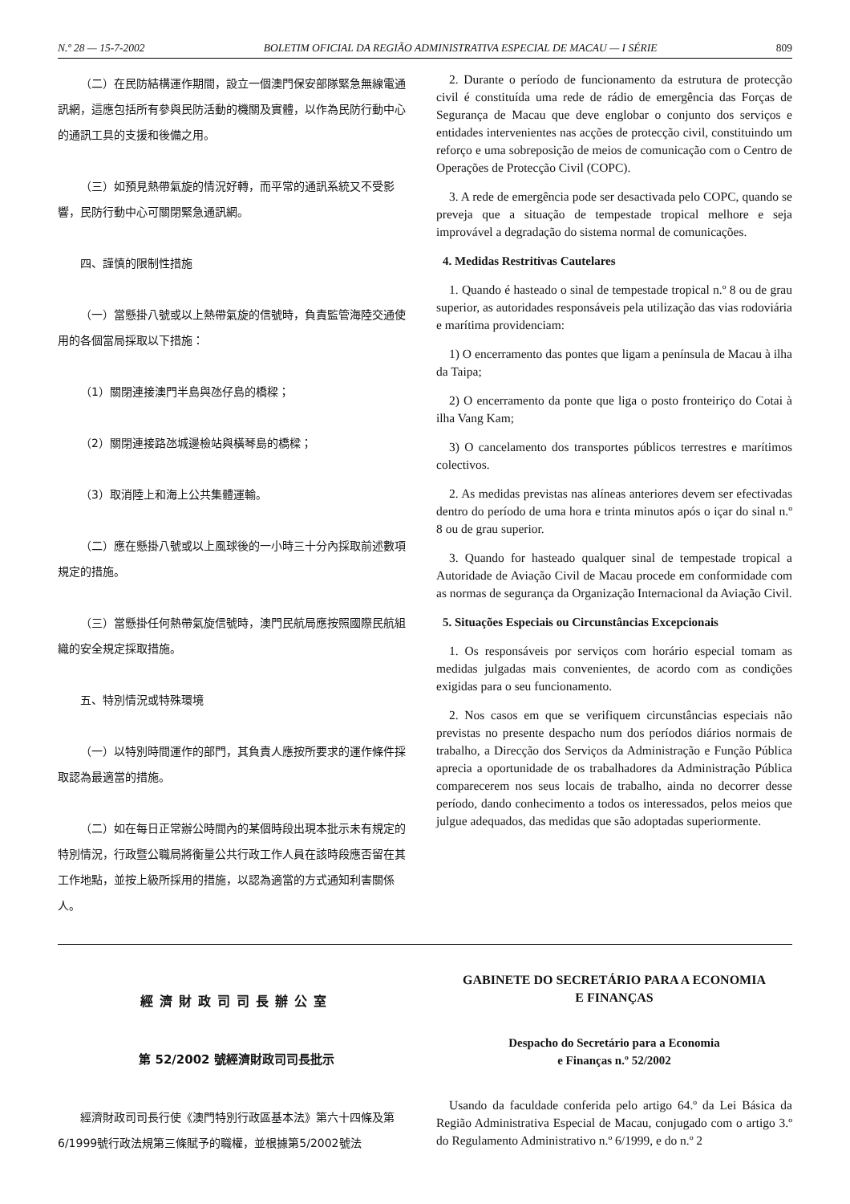N.º 28 — 15-7-2002 BOLETIM OFICIAL DA REGIÃO ADMINISTRATIVA ESPECIAL DE MACAU — I SÉRIE 809
（二）在民防結構運作期間，設立一個澳門保安部隊緊急無線電通訊網，這應包括所有參與民防活動的機關及實體，以作為民防行動中心的通訊工具的支援和後備之用。
（三）如預見熱帶氣旋的情況好轉，而平常的通訊系統又不受影響，民防行動中心可關閉緊急通訊網。
四、謹慎的限制性措施
（一）當懸掛八號或以上熱帶氣旋的信號時，負責監管海陸交通使用的各個當局採取以下措施：
（1）關閉連接澳門半島與氹仔島的橋樑；
（2）關閉連接路氹城邊檢站與橫琴島的橋樑；
（3）取消陸上和海上公共集體運輸。
（二）應在懸掛八號或以上風球後的一小時三十分內採取前述數項規定的措施。
（三）當懸掛任何熱帶氣旋信號時，澳門民航局應按照國際民航組織的安全規定採取措施。
五、特別情況或特殊環境
（一）以特別時間運作的部門，其負責人應按所要求的運作條件採取認為最適當的措施。
（二）如在每日正常辦公時間內的某個時段出現本批示未有規定的特別情況，行政暨公職局將衡量公共行政工作人員在該時段應否留在其工作地點，並按上級所採用的措施，以認為適當的方式通知利害關係人。
2. Durante o período de funcionamento da estrutura de protecção civil é constituída uma rede de rádio de emergência das Forças de Segurança de Macau que deve englobar o conjunto dos serviços e entidades intervenientes nas acções de protecção civil, constituindo um reforço e uma sobreposição de meios de comunicação com o Centro de Operações de Protecção Civil (COPC).
3. A rede de emergência pode ser desactivada pelo COPC, quando se preveja que a situação de tempestade tropical melhore e seja improvável a degradação do sistema normal de comunicações.
4. Medidas Restritivas Cautelares
1. Quando é hasteado o sinal de tempestade tropical n.º 8 ou de grau superior, as autoridades responsáveis pela utilização das vias rodoviária e marítima providenciam:
1) O encerramento das pontes que ligam a península de Macau à ilha da Taipa;
2) O encerramento da ponte que liga o posto fronteiriço do Cotai à ilha Vang Kam;
3) O cancelamento dos transportes públicos terrestres e marítimos colectivos.
2. As medidas previstas nas alíneas anteriores devem ser efectivadas dentro do período de uma hora e trinta minutos após o içar do sinal n.º 8 ou de grau superior.
3. Quando for hasteado qualquer sinal de tempestade tropical a Autoridade de Aviação Civil de Macau procede em conformidade com as normas de segurança da Organização Internacional da Aviação Civil.
5. Situações Especiais ou Circunstâncias Excepcionais
1. Os responsáveis por serviços com horário especial tomam as medidas julgadas mais convenientes, de acordo com as condições exigidas para o seu funcionamento.
2. Nos casos em que se verifiquem circunstâncias especiais não previstas no presente despacho num dos períodos diários normais de trabalho, a Direcção dos Serviços da Administração e Função Pública aprecia a oportunidade de os trabalhadores da Administração Pública comparecerem nos seus locais de trabalho, ainda no decorrer desse período, dando conhecimento a todos os interessados, pelos meios que julgue adequados, das medidas que são adoptadas superiormente.
經濟財政司司長辦公室
第 52/2002 號經濟財政司司長批示
經濟財政司司長行使《澳門特別行政區基本法》第六十四條及第6/1999號行政法規第三條賦予的職權，並根據第5/2002號法
GABINETE DO SECRETÁRIO PARA A ECONOMIA
E FINANÇAS
Despacho do Secretário para a Economia
e Finanças n.º 52/2002
Usando da faculdade conferida pelo artigo 64.º da Lei Básica da Região Administrativa Especial de Macau, conjugado com o artigo 3.º do Regulamento Administrativo n.º 6/1999, e do n.º 2